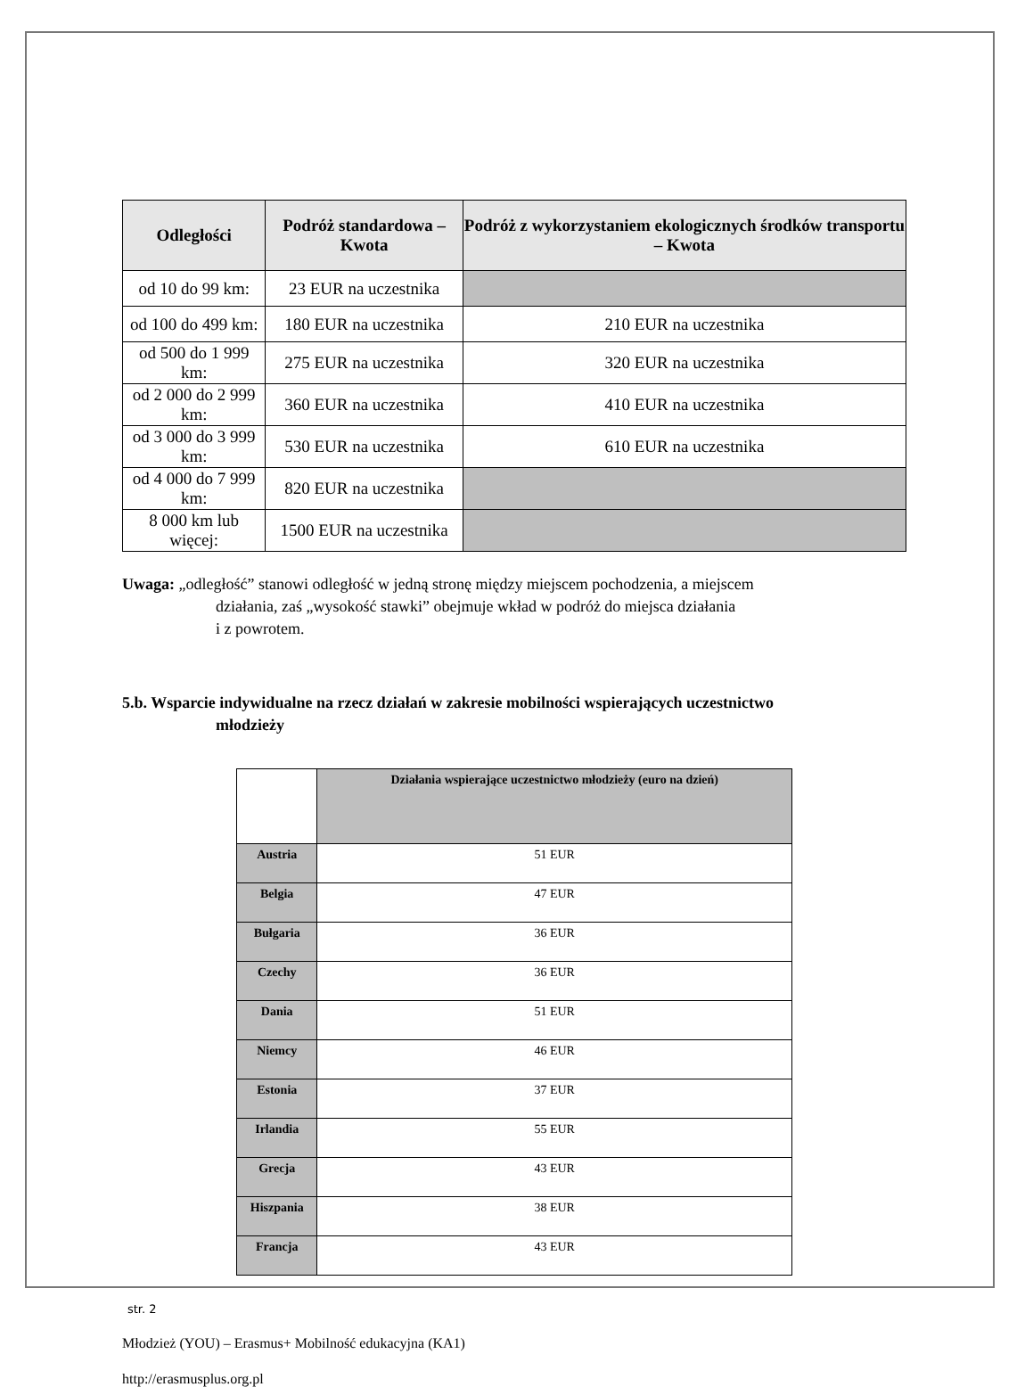| Odległości | Podróż standardowa – Kwota | Podróż z wykorzystaniem ekologicznych środków transportu – Kwota |
| --- | --- | --- |
| od 10 do 99 km: | 23 EUR na uczestnika | |
| od 100 do 499 km: | 180 EUR na uczestnika | 210 EUR na uczestnika |
| od 500 do 1 999 km: | 275 EUR na uczestnika | 320 EUR na uczestnika |
| od 2 000 do 2 999 km: | 360 EUR na uczestnika | 410 EUR na uczestnika |
| od 3 000 do 3 999 km: | 530 EUR na uczestnika | 610 EUR na uczestnika |
| od 4 000 do 7 999 km: | 820 EUR na uczestnika | |
| 8 000 km lub więcej: | 1500 EUR na uczestnika | |
Uwaga: „odległość” stanowi odległość w jedną stronę między miejscem pochodzenia, a miejscem
działania, zaś „wysokość stawki” obejmuje wkład w podróż do miejsca działania
i z powrotem.
5.b. Wsparcie indywidualne na rzecz działań w zakresie mobilności wspierających uczestnictwo
młodzieży
| | Działania wspierające uczestnictwo młodzieży (euro na dzień) |
| --- | --- |
| Austria | 51 EUR |
| Belgia | 47 EUR |
| Bułgaria | 36 EUR |
| Czechy | 36 EUR |
| Dania | 51 EUR |
| Niemcy | 46 EUR |
| Estonia | 37 EUR |
| Irlandia | 55 EUR |
| Grecja | 43 EUR |
| Hiszpania | 38 EUR |
| Francja | 43 EUR |
str. 2
Młodzież (YOU) – Erasmus+ Mobilność edukacyjna (KA1)
http://erasmusplus.org.pl